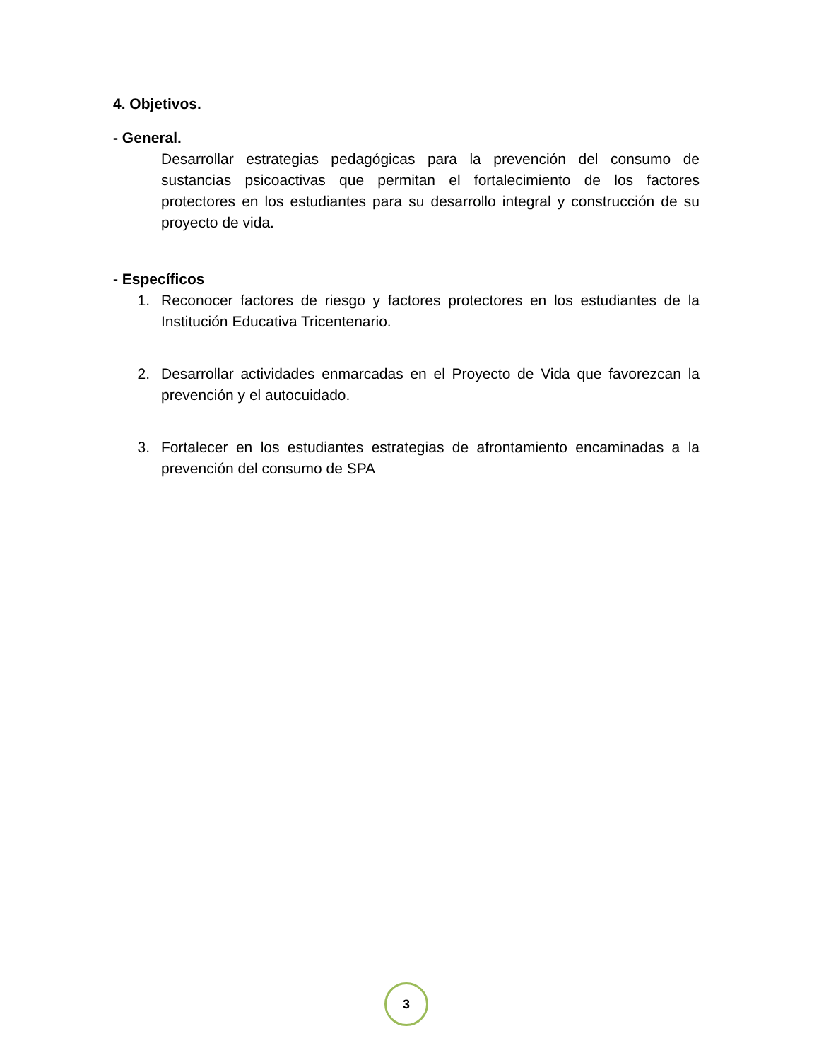4. Objetivos.
- General.
Desarrollar estrategias pedagógicas para la prevención del consumo de sustancias psicoactivas que permitan el fortalecimiento de los factores protectores en los estudiantes para su desarrollo integral y construcción de su proyecto de vida.
- Específicos
1. Reconocer factores de riesgo y factores protectores en los estudiantes de la Institución Educativa Tricentenario.
2. Desarrollar actividades enmarcadas en el Proyecto de Vida que favorezcan la prevención y el autocuidado.
3. Fortalecer en los estudiantes estrategias de afrontamiento encaminadas a la prevención del consumo de SPA
3